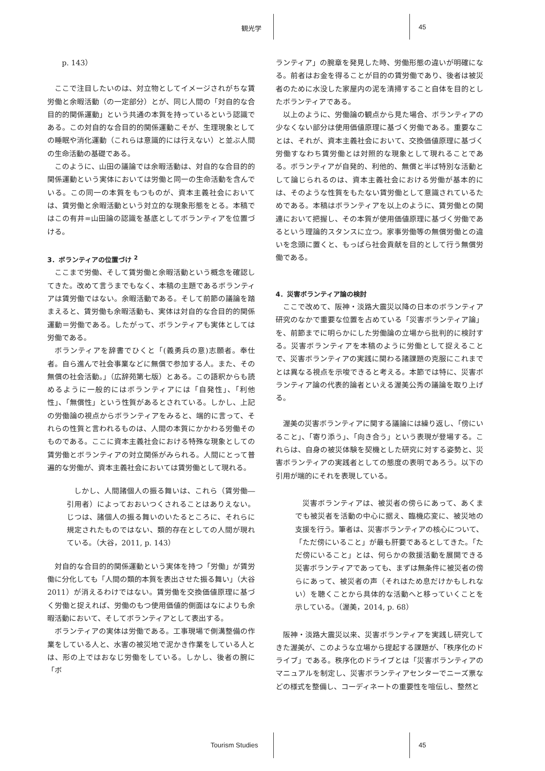観光学 45
p. 143）
ここで注目したいのは、対立物としてイメージされがちな賃労働と余暇活動（の一定部分）とが、同じ人間の「対自的な合目的的関係運動」という共通の本質を持っているという認識である。この対自的な合目的的関係運動こそが、生理現象としての睡眠や消化運動（これらは意識的には行えない）と並ぶ人間の生命活動の基礎である。
このように、山田の議論では余暇活動は、対自的な合目的的関係運動という実体においては労働と同一の生命活動を含んでいる。この同一の本質をもつものが、資本主義社会においては、賃労働と余暇活動という対立的な現象形態をとる。本稿ではこの有井=山田論の認識を基底としてボランティアを位置づける。
3．ボランティアの位置づけ <sup>2</sup>
ここまで労働、そして賃労働と余暇活動という概念を確認してきた。改めて言うまでもなく、本稿の主題であるボランティアは賃労働ではない。余暇活動である。そして前節の議論を踏まえると、賃労働も余暇活動も、実体は対自的な合目的的関係運動＝労働である。したがって、ボランティアも実体としては労働である。
ボランティアを辞書でひくと「(義勇兵の意)志願者。奉仕者。自ら進んで社会事業などに無償で参加する人。また、その無償の社会活動。」（広辞苑第七版）とある。この語釈からも読めるように一般的にはボランティアには「自発性」、「利他性」、「無償性」という性質があるとされている。しかし、上記の労働論の視点からボランティアをみると、端的に言って、それらの性質と言われるものは、人間の本質にかかわる労働そのものである。ここに資本主義社会における特殊な現象としての賃労働とボランティアの対立関係がみられる。人間にとって普遍的な労働が、資本主義社会においては賃労働として現れる。
しかし、人間諸個人の振る舞いは、これら（賃労働―引用者）によっておおいつくされることはありえない。じつは、諸個人の振る舞いのいたるところに、それらに規定されたものではない、類的存在としての人間が現れている。（大谷，2011, p. 143）
対自的な合目的的関係運動という実体を持つ「労働」が賃労働に分化しても「人間の類的本質を表出させた振る舞い」（大谷 2011）が消えるわけではない。賃労働を交換価値原理に基づく労働と捉えれば、労働のもつ使用価値的側面はなによりも余暇活動において、そしてボランティアとして表出する。
ボランティアの実体は労働である。工事現場で側溝整備の作業をしている人と、水害の被災地で泥かき作業をしている人とは、形の上ではおなじ労働をしている。しかし、後者の腕に「ボ
ランティア」の腕章を発見した時、労働形態の違いが明確になる。前者はお金を得ることが目的の賃労働であり、後者は被災者のために水没した家屋内の泥を清掃すること自体を目的としたボランティアである。
以上のように、労働論の観点から見た場合、ボランティアの少なくない部分は使用価値原理に基づく労働である。重要なことは、それが、資本主義社会において、交換価値原理に基づく労働すなわち賃労働とは対照的な現象として現れることである。ボランティアが自発的、利他的、無償と半ば特別な活動として論じられるのは、資本主義社会における労働が基本的には、そのような性質をもたない賃労働として意識されているためである。本稿はボランティアを以上のように、賃労働との関連において把握し、その本質が使用価値原理に基づく労働であるという理論的スタンスに立つ。家事労働等の無償労働との違いを念頭に置くと、もっぱら社会貢献を目的として行う無償労働である。
4．災害ボランティア論の検討
ここで改めて、阪神・淡路大震災以降の日本のボランティア研究のなかで重要な位置を占めている「災害ボランティア論」を、前節までに明らかにした労働論の立場から批判的に検討する。災害ボランティアを本稿のように労働として捉えることで、災害ボランティアの実践に関わる諸課題の克服にこれまでとは異なる視点を示唆できると考える。本節では特に、災害ボランティア論の代表的論者といえる渥美公秀の議論を取り上げる。
渥美の災害ボランティアに関する議論には繰り返し、「傍にいること」、「寄り添う」、「向き合う」という表現が登場する。これらは、自身の被災体験を契機とした研究に対する姿勢と、災害ボランティアの実践者としての態度の表明であろう。以下の引用が端的にそれを表現している。
災害ボランティアは、被災者の傍らにあって、あくまでも被災者を活動の中心に据え、臨機応変に、被災地の支援を行う。筆者は、災害ボランティアの核心について、「ただ傍にいること」が最も肝要であるとしてきた。「ただ傍にいること」とは、何らかの救援活動を展開できる災害ボランティアであっても、まずは無条件に被災者の傍らにあって、被災者の声（それはため息だけかもしれない）を聴くことから具体的な活動へと移っていくことを示している。（渥美，2014, p. 68）
阪神・淡路大震災以来、災害ボランティアを実践し研究してきた渥美が、このような立場から提起する課題が、「秩序化のドライブ」である。秩序化のドライブとは「災害ボランティアのマニュアルを制定し、災害ボランティアセンターでニーズ票などの様式を整備し、コーディネートの重要性を喧伝し、整然と
Tourism Studies 45